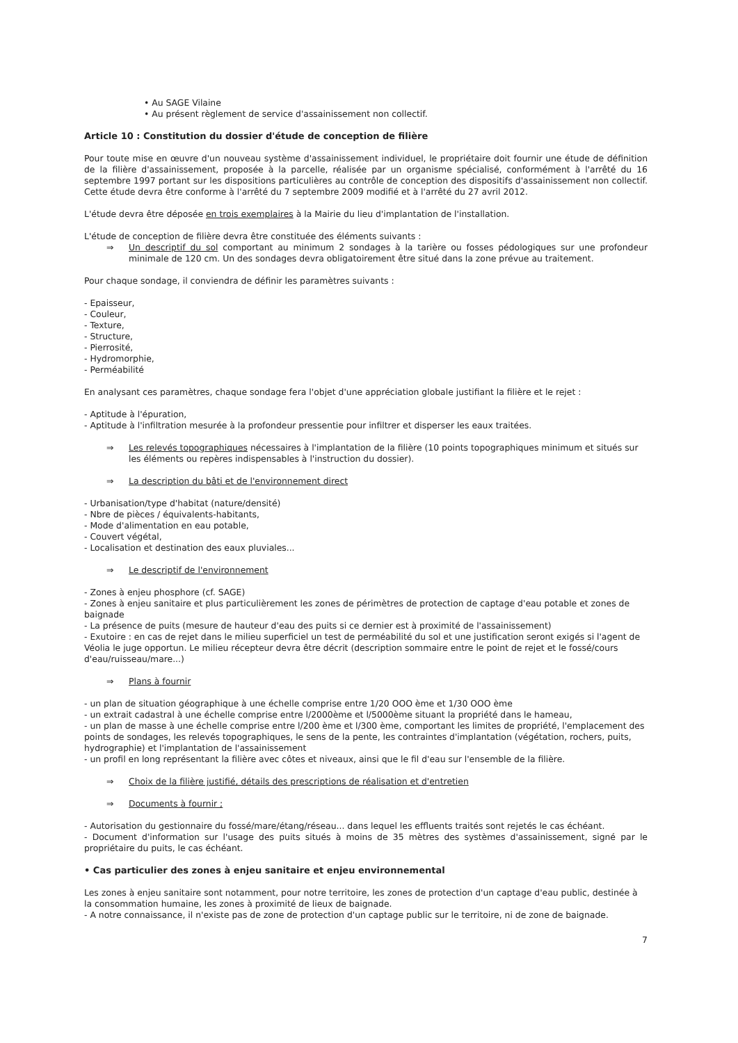• Au SAGE Vilaine
• Au présent règlement de service d'assainissement non collectif.
Article 10 : Constitution du dossier d'étude de conception de filière
Pour toute mise en œuvre d'un nouveau système d'assainissement individuel, le propriétaire doit fournir une étude de définition de la filière d'assainissement, proposée à la parcelle, réalisée par un organisme spécialisé, conformément à l'arrêté du 16 septembre 1997 portant sur les dispositions particulières au contrôle de conception des dispositifs d'assainissement non collectif. Cette étude devra être conforme à l'arrêté du 7 septembre 2009 modifié et à l'arrêté du 27 avril 2012.
L'étude devra être déposée en trois exemplaires à la Mairie du lieu d'implantation de l'installation.
L'étude de conception de filière devra être constituée des éléments suivants :
⇒ Un descriptif du sol comportant au minimum 2 sondages à la tarière ou fosses pédologiques sur une profondeur minimale de 120 cm. Un des sondages devra obligatoirement être situé dans la zone prévue au traitement.
Pour chaque sondage, il conviendra de définir les paramètres suivants :
- Epaisseur,
- Couleur,
- Texture,
- Structure,
- Pierrosité,
- Hydromorphie,
- Perméabilité
En analysant ces paramètres, chaque sondage fera l'objet d'une appréciation globale justifiant la filière et le rejet :
- Aptitude à l'épuration,
- Aptitude à l'infiltration mesurée à la profondeur pressentie pour infiltrer et disperser les eaux traitées.
⇒ Les relevés topographiques nécessaires à l'implantation de la filière (10 points topographiques minimum et situés sur les éléments ou repères indispensables à l'instruction du dossier).
⇒ La description du bâti et de l'environnement direct
- Urbanisation/type d'habitat (nature/densité)
- Nbre de pièces / équivalents-habitants,
- Mode d'alimentation en eau potable,
- Couvert végétal,
- Localisation et destination des eaux pluviales...
⇒ Le descriptif de l'environnement
- Zones à enjeu phosphore (cf. SAGE)
- Zones à enjeu sanitaire et plus particulièrement les zones de périmètres de protection de captage d'eau potable et zones de baignade
- La présence de puits (mesure de hauteur d'eau des puits si ce dernier est à proximité de l'assainissement)
- Exutoire : en cas de rejet dans le milieu superficiel un test de perméabilité du sol et une justification seront exigés si l'agent de Véolia le juge opportun. Le milieu récepteur devra être décrit (description sommaire entre le point de rejet et le fossé/cours d'eau/ruisseau/mare...)
⇒ Plans à fournir
- un plan de situation géographique à une échelle comprise entre 1/20 OOO ème et 1/30 OOO ème
- un extrait cadastral à une échelle comprise entre l/2000ème et l/5000ème situant la propriété dans le hameau,
- un plan de masse à une échelle comprise entre l/200 ème et l/300 ème, comportant les limites de propriété, l'emplacement des points de sondages, les relevés topographiques, le sens de la pente, les contraintes d'implantation (végétation, rochers, puits, hydrographie) et l'implantation de l'assainissement
- un profil en long représentant la filière avec côtes et niveaux, ainsi que le fil d'eau sur l'ensemble de la filière.
⇒ Choix de la filière justifié, détails des prescriptions de réalisation et d'entretien
⇒ Documents à fournir ;
- Autorisation du gestionnaire du fossé/mare/étang/réseau... dans lequel les effluents traités sont rejetés le cas échéant.
- Document d'information sur l'usage des puits situés à moins de 35 mètres des systèmes d'assainissement, signé par le propriétaire du puits, le cas échéant.
• Cas particulier des zones à enjeu sanitaire et enjeu environnemental
Les zones à enjeu sanitaire sont notamment, pour notre territoire, les zones de protection d'un captage d'eau public, destinée à la consommation humaine, les zones à proximité de lieux de baignade.
- A notre connaissance, il n'existe pas de zone de protection d'un captage public sur le territoire, ni de zone de baignade.
7